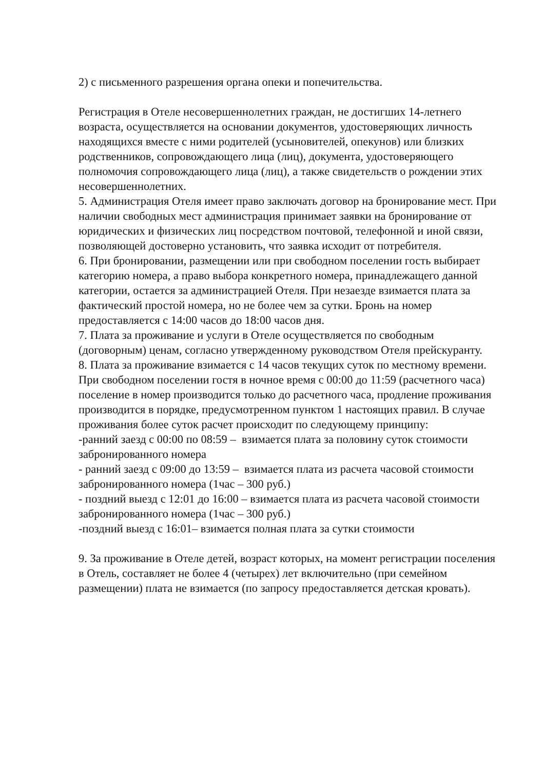2) с письменного разрешения органа опеки и попечительства.
Регистрация в Отеле несовершеннолетних граждан, не достигших 14-летнего возраста, осуществляется на основании документов, удостоверяющих личность находящихся вместе с ними родителей (усыновителей, опекунов) или близких родственников, сопровождающего лица (лиц), документа, удостоверяющего полномочия сопровождающего лица (лиц), а также свидетельств о рождении этих несовершеннолетних.
5. Администрация Отеля имеет право заключать договор на бронирование мест. При наличии свободных мест администрация принимает заявки на бронирование от юридических и физических лиц посредством почтовой, телефонной и иной связи, позволяющей достоверно установить, что заявка исходит от потребителя.
6. При бронировании, размещении или при свободном поселении гость выбирает категорию номера, а право выбора конкретного номера, принадлежащего данной категории, остается за администрацией Отеля. При незаезде взимается плата за фактический простой номера, но не более чем за сутки. Бронь на номер предоставляется с 14:00 часов до 18:00 часов дня.
7. Плата за проживание и услуги в Отеле осуществляется по свободным (договорным) ценам, согласно утвержденному руководством Отеля прейскуранту.
8. Плата за проживание взимается с 14 часов текущих суток по местному времени. При свободном поселении гостя в ночное время с 00:00 до 11:59 (расчетного часа) поселение в номер производится только до расчетного часа, продление проживания производится в порядке, предусмотренном пунктом 1 настоящих правил. В случае проживания более суток расчет происходит по следующему принципу:
-ранний заезд с 00:00 по 08:59 – взимается плата за половину суток стоимости забронированного номера
- ранний заезд с 09:00 до 13:59 – взимается плата из расчета часовой стоимости забронированного номера (1час – 300 руб.)
- поздний выезд с 12:01 до 16:00 – взимается плата из расчета часовой стоимости забронированного номера (1час – 300 руб.)
-поздний выезд с 16:01– взимается полная плата за сутки стоимости
9. За проживание в Отеле детей, возраст которых, на момент регистрации поселения в Отель, составляет не более 4 (четырех) лет включительно (при семейном размещении) плата не взимается (по запросу предоставляется детская кровать).